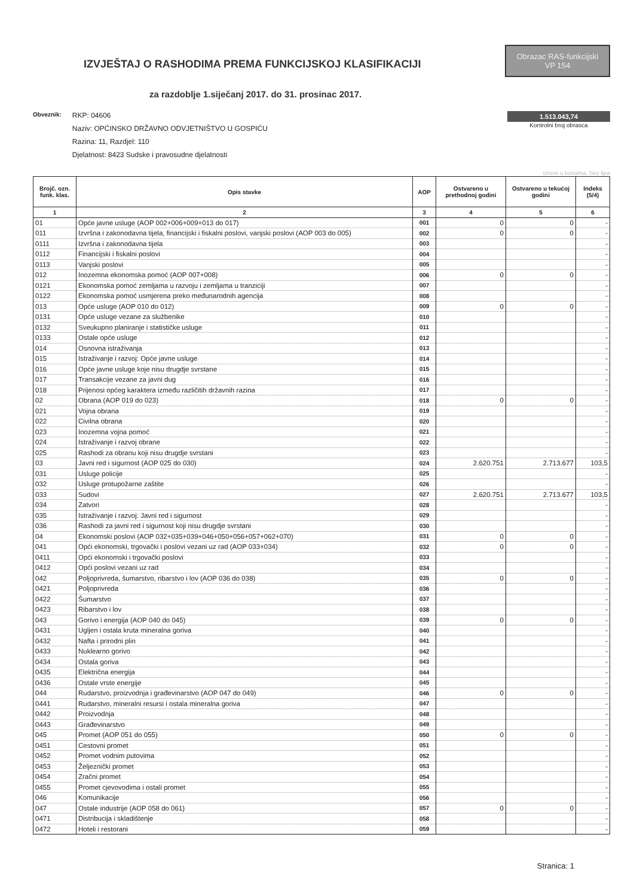IZVJEŠTAJ O RASHODIMA PREMA FUNKCIJSKOJ KLASIFIKACIJI
Obrazac RAS-funkcijski
VP 154
za razdoblje 1.siječanj 2017. do 31. prosinac 2017.
Obveznik:
RKP: 04606
Naziv: OPĆINSKO DRŽAVNO ODVJETNIŠTVO U GOSPIĆU
Razina: 11, Razdjel: 110
Djelatnost: 8423 Sudske i pravosudne djelatnosti
1.513.043,74
Kontrolni broj obrasca
iznosi u kunama, bez lipa
| Brojč. ozn. funk. klas. | Opis stavke | AOP | Ostvareno u prethodnoj godini | Ostvareno u tekućoj godini | Indeks (5/4) |
| --- | --- | --- | --- | --- | --- |
| 1 | 2 | 3 | 4 | 5 | 6 |
| 01 | Opće javne usluge (AOP 002+006+009+013 do 017) | 001 | 0 | 0 | - |
| 011 | Izvršna i zakonodavna tijela, financijski i fiskalni poslovi, vanjski poslovi (AOP 003 do 005) | 002 | 0 | 0 | - |
| 0111 | Izvršna i zakonodavna tijela | 003 | | | - |
| 0112 | Financijski i fiskalni poslovi | 004 | | | - |
| 0113 | Vanjski poslovi | 005 | | | - |
| 012 | Inozemna ekonomska pomoć (AOP 007+008) | 006 | 0 | 0 | - |
| 0121 | Ekonomska pomoć zemljama u razvoju i zemljama u tranziciji | 007 | | | - |
| 0122 | Ekonomska pomoć usmjerena preko međunarodnih agencija | 008 | | | - |
| 013 | Opće usluge (AOP 010 do 012) | 009 | 0 | 0 | - |
| 0131 | Opće usluge vezane za službenike | 010 | | | - |
| 0132 | Sveukupno planiranje i statističke usluge | 011 | | | - |
| 0133 | Ostale opće usluge | 012 | | | - |
| 014 | Osnovna istraživanja | 013 | | | - |
| 015 | Istraživanje i razvoj: Opće javne usluge | 014 | | | - |
| 016 | Opće javne usluge koje nisu drugdje svrstane | 015 | | | - |
| 017 | Transakcije vezane za javni dug | 016 | | | - |
| 018 | Prijenosi općeg karaktera između različitih državnih razina | 017 | | | - |
| 02 | Obrana (AOP 019 do 023) | 018 | 0 | 0 | - |
| 021 | Vojna obrana | 019 | | | - |
| 022 | Civilna obrana | 020 | | | - |
| 023 | Inozemna vojna pomoć | 021 | | | - |
| 024 | Istraživanje i razvoj obrane | 022 | | | - |
| 025 | Rashodi za obranu koji nisu drugdje svrstani | 023 | | | - |
| 03 | Javni red i sigurnost (AOP 025 do 030) | 024 | 2.620.751 | 2.713.677 | 103,5 |
| 031 | Usluge policije | 025 | | | - |
| 032 | Usluge protupožarne zaštite | 026 | | | - |
| 033 | Sudovi | 027 | 2.620.751 | 2.713.677 | 103,5 |
| 034 | Zatvori | 028 | | | - |
| 035 | Istraživanje i razvoj: Javni red i sigurnost | 029 | | | - |
| 036 | Rashodi za javni red i sigurnost koji nisu drugdje svrstani | 030 | | | - |
| 04 | Ekonomski poslovi (AOP 032+035+039+046+050+056+057+062+070) | 031 | 0 | 0 | - |
| 041 | Opći ekonomski, trgovački i poslovi vezani uz rad (AOP 033+034) | 032 | 0 | 0 | - |
| 0411 | Opći ekonomski i trgovački poslovi | 033 | | | - |
| 0412 | Opći poslovi vezani uz rad | 034 | | | - |
| 042 | Poljoprivreda, šumarstvo, ribarstvo i lov (AOP 036 do 038) | 035 | 0 | 0 | - |
| 0421 | Poljoprivreda | 036 | | | - |
| 0422 | Šumarstvo | 037 | | | - |
| 0423 | Ribarstvo i lov | 038 | | | - |
| 043 | Gorivo i energija (AOP 040 do 045) | 039 | 0 | 0 | - |
| 0431 | Ugljen i ostala kruta mineralna goriva | 040 | | | - |
| 0432 | Nafta i prirodni plin | 041 | | | - |
| 0433 | Nuklearno gorivo | 042 | | | - |
| 0434 | Ostala goriva | 043 | | | - |
| 0435 | Električna energija | 044 | | | - |
| 0436 | Ostale vrste energije | 045 | | | - |
| 044 | Rudarstvo, proizvodnja i građevinarstvo (AOP 047 do 049) | 046 | 0 | 0 | - |
| 0441 | Rudarstvo, mineralni resursi i ostala mineralna goriva | 047 | | | - |
| 0442 | Proizvodnja | 048 | | | - |
| 0443 | Građevinarstvo | 049 | | | - |
| 045 | Promet (AOP 051 do 055) | 050 | 0 | 0 | - |
| 0451 | Cestovni promet | 051 | | | - |
| 0452 | Promet vodnim putovima | 052 | | | - |
| 0453 | Željeznički promet | 053 | | | - |
| 0454 | Zračni promet | 054 | | | - |
| 0455 | Promet cjevovodima i ostali promet | 055 | | | - |
| 046 | Komunikacije | 056 | | | - |
| 047 | Ostale industrije (AOP 058 do 061) | 057 | 0 | 0 | - |
| 0471 | Distribucija i skladištenje | 058 | | | - |
| 0472 | Hoteli i restorani | 059 | | | - |
Stranica: 1